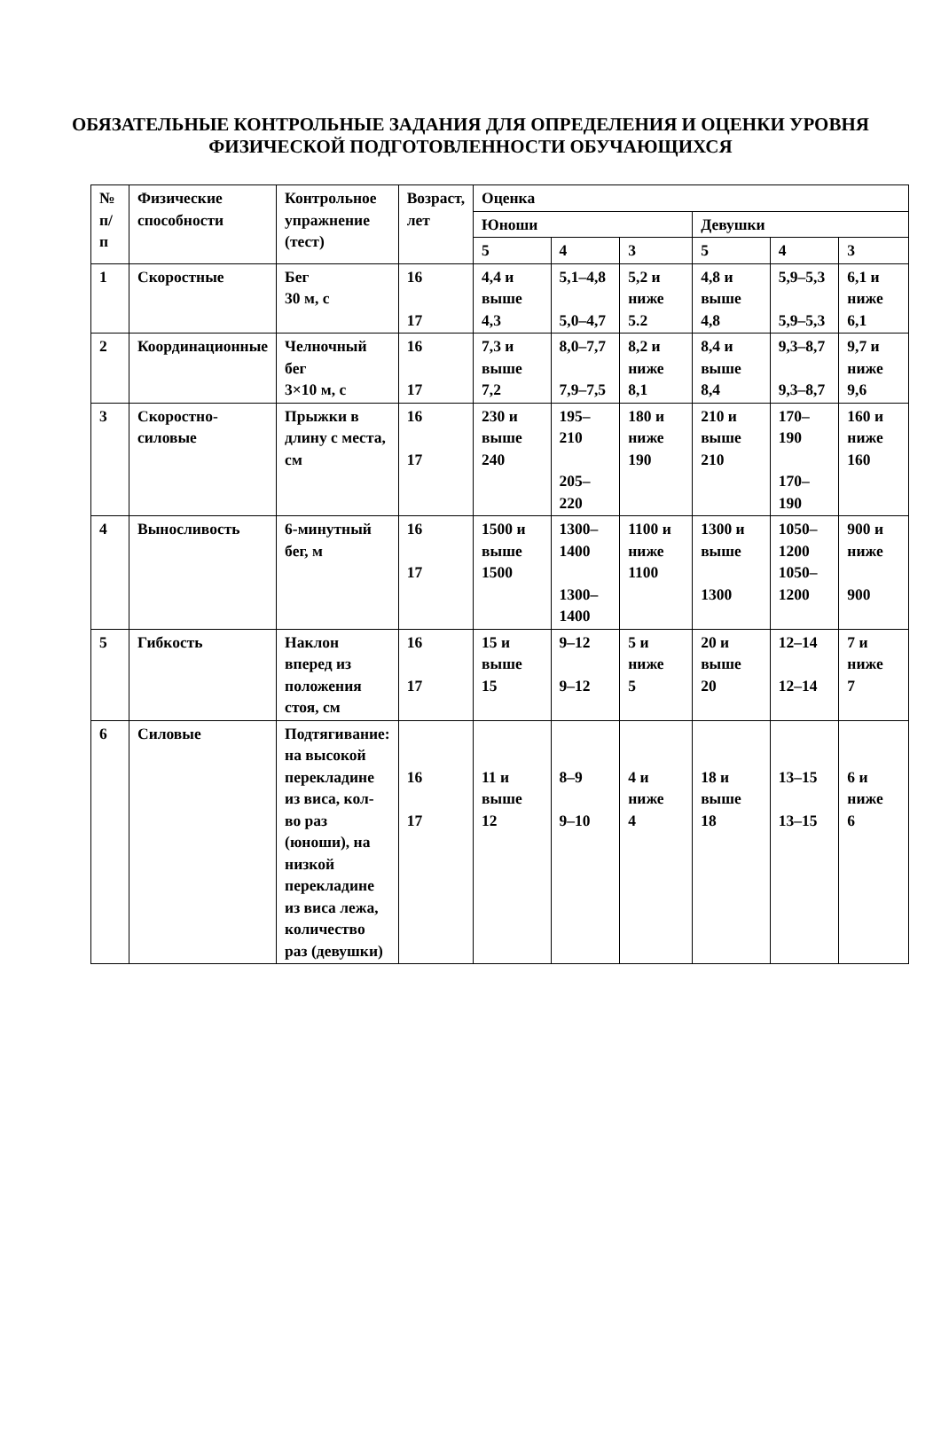ОБЯЗАТЕЛЬНЫЕ КОНТРОЛЬНЫЕ ЗАДАНИЯ ДЛЯ ОПРЕДЕЛЕНИЯ И ОЦЕНКИ УРОВНЯ ФИЗИЧЕСКОЙ ПОДГОТОВЛЕННОСТИ ОБУЧАЮЩИХСЯ
| № п/п | Физические способности | Контрольное упражнение (тест) | Возраст, лет | Оценка | | | | | |
| --- | --- | --- | --- | --- | --- | --- | --- | --- | --- |
| | | | | Юноши | | | Девушки | | |
| | | | | 5 | 4 | 3 | 5 | 4 | 3 |
| 1 | Скоростные | Бег 30 м, с | 16 17 | 4,4 и выше 4,3 | 5,1–4,8 5,0–4,7 | 5,2 и ниже 5.2 | 4,8 и выше 4,8 | 5,9–5,3 5,9–5,3 | 6,1 и ниже 6,1 |
| 2 | Координационные | Челночный бег 3×10 м, с | 16 17 | 7,3 и выше 7,2 | 8,0–7,7 7,9–7,5 | 8,2 и ниже 8,1 | 8,4 и выше 8,4 | 9,3–8,7 9,3–8,7 | 9,7 и ниже 9,6 |
| 3 | Скоростно-силовые | Прыжки в длину с места, см | 16 17 | 230 и выше 240 | 195–210 205–220 | 180 и ниже 190 | 210 и выше 210 | 170–190 170–190 | 160 и ниже 160 |
| 4 | Выносливость | 6-минутный бег, м | 16 17 | 1500 и выше 1500 | 1300–1400 1300–1400 | 1100 и ниже 1100 | 1300 и выше 1300 | 1050–1200 1050–1200 | 900 и ниже 900 |
| 5 | Гибкость | Наклон вперед из положения стоя, см | 16 17 | 15 и выше 15 | 9–12 9–12 | 5 и ниже 5 | 20 и выше 20 | 12–14 12–14 | 7 и ниже 7 |
| 6 | Силовые | Подтягивание: на высокой перекладине из виса, кол-во раз (юноши), на низкой перекладине из виса лежа, количество раз (девушки) | 16 17 | 11 и выше 12 | 8–9 9–10 | 4 и ниже 4 | 18 и выше 18 | 13–15 13–15 | 6 и ниже 6 |